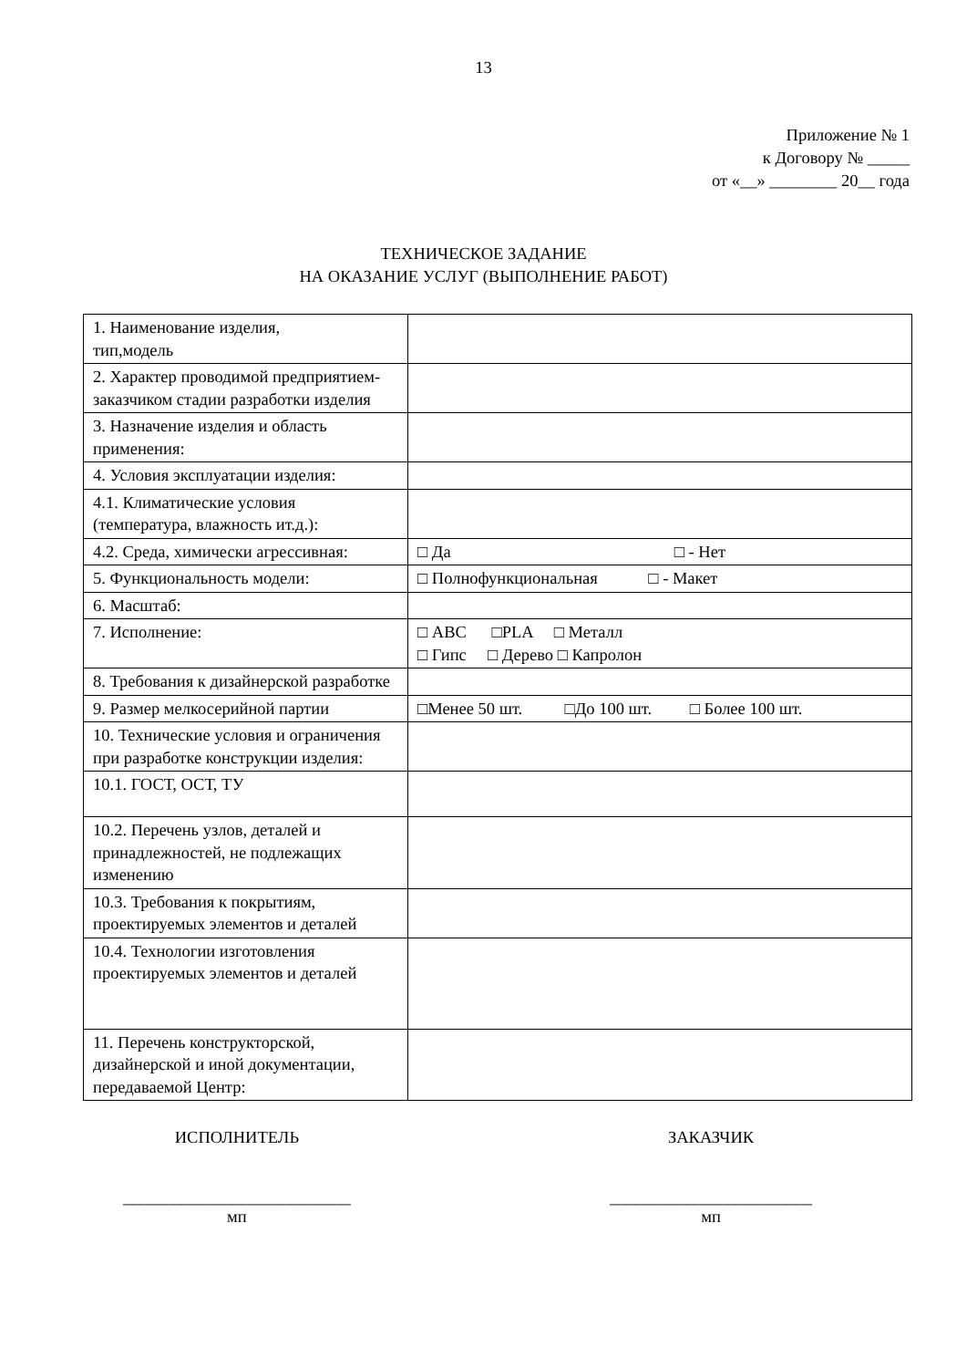13
Приложение № 1
к Договору № _____
от «__» ________ 20__ года
ТЕХНИЧЕСКОЕ ЗАДАНИЕ
НА ОКАЗАНИЕ УСЛУГ (ВЫПОЛНЕНИЕ РАБОТ)
| 1. Наименование изделия, тип,модель | |
| 2. Характер проводимой предприятием-заказчиком стадии разработки изделия | |
| 3. Назначение изделия и область применения: | |
| 4. Условия эксплуатации изделия: | |
| 4.1. Климатические условия (температура, влажность ит.д.): | |
| 4.2. Среда, химически агрессивная: | □ Да □ - Нет |
| 5. Функциональность модели: | □ Полнофункциональная □ - Макет |
| 6. Масштаб: | |
| 7. Исполнение: | □ АВС □PLA □ Металл □ Гипс □ Дерево □ Капролон |
| 8. Требования к дизайнерской разработке | |
| 9. Размер мелкосерийной партии | □Менее 50 шт. □До 100 шт. □ Более 100 шт. |
| 10. Технические условия и ограничения при разработке конструкции изделия: | |
| 10.1. ГОСТ, ОСТ, ТУ | |
| 10.2. Перечень узлов, деталей и принадлежностей, не подлежащих изменению | |
| 10.3. Требования к покрытиям, проектируемых элементов и деталей | |
| 10.4. Технологии изготовления проектируемых элементов и деталей | |
| 11. Перечень конструкторской, дизайнерской и иной документации, передаваемой Центр: | |
ИСПОЛНИТЕЛЬ
___________________________
мп
ЗАКАЗЧИК
________________________
мп